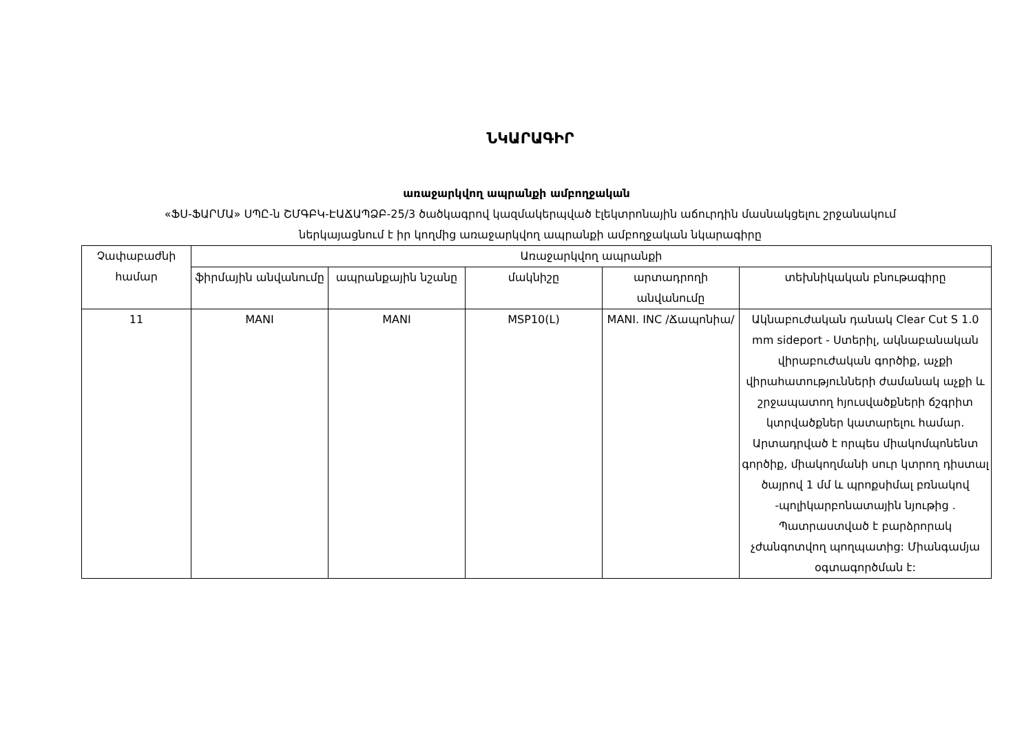ՆԿԱՐԱԳԻՐ
առաջարկվող ապրանքի ամբողջական
«ՖՍ-ՖԱՐՄԱ» ՍՊԸ-ն ՇՄԳԲԿ-ԷԱՃԱՊՁԲ-25/3 ծածկագրով կազմակերպված էլեկտրոնային աճուրդին մասնակցելու շրջանակում
ներկայացնում է իր կողմից առաջարկվող ապրանքի ամբողջական նկարագիրը
| Չափաբաժնի համար | Առաջարկվող ապրանքի | | | | |
| --- | --- | --- | --- | --- | --- |
| | ֆիրմային անվանումը | ապրանքային նշանը | մակնիշը | արտադրողի անվանումը | տեխնիկական բնութագիրը |
| 11 | MANI | MANI | MSP10(L) | MANI. INC /Ճապոնիա/ | Ակնաբուժական դանակ Clear Cut S 1.0 mm sideport - Ստերիլ, ակնաբանական վիրաբուժական գործիք, աչքի վիրահատությունների ժամանակ աչքի և շրջապատող հյուսվածքների ճշգրիտ կտրվածքներ կատարելու համար. Արտադրված է որպես միակոմպոնենտ գործիք, միակողմանի սուր կտրող դիստալ ծայրով 1 մմ և պրոքսիմալ բռնակով -պոլիկարբոնատային նյութից . Պատրաստված է բարձրորակ չժանգոտվող պողպատից: Միանգամյա օգտագործման է: |